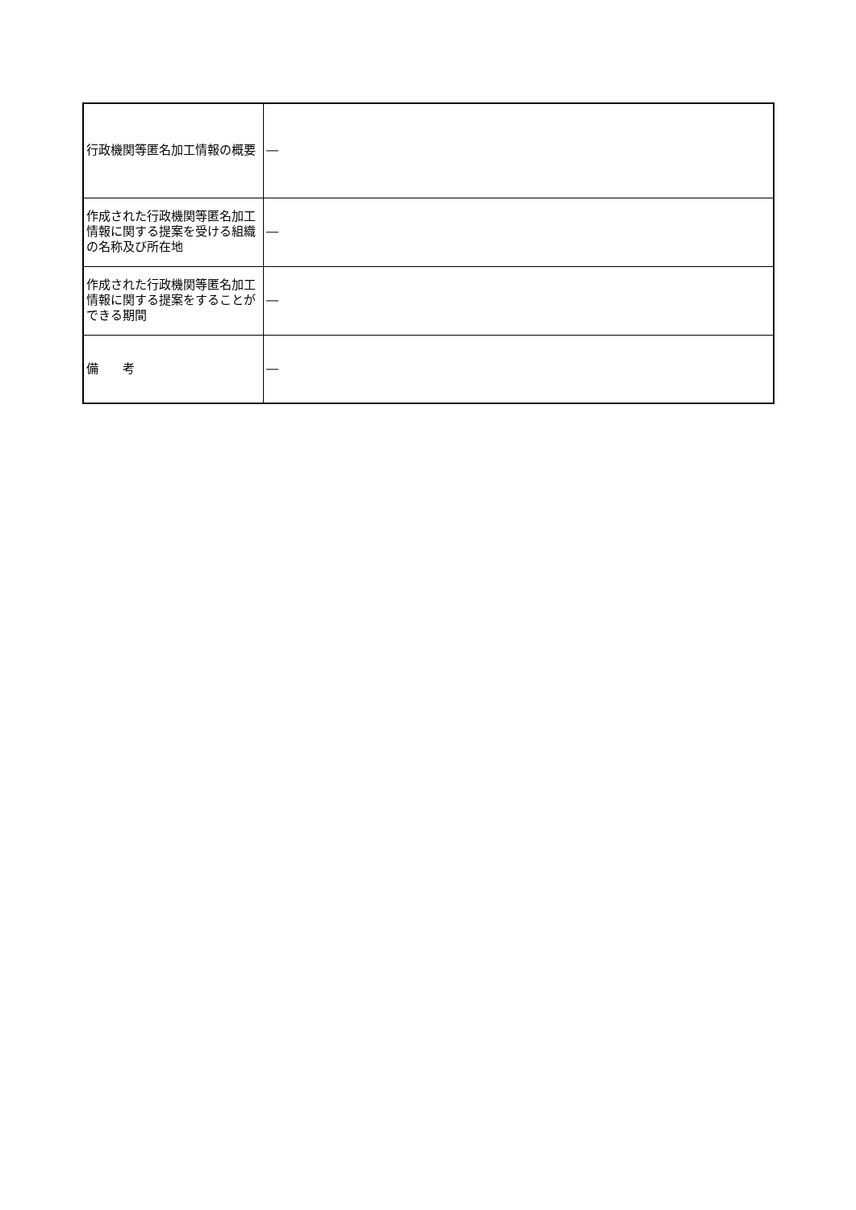| 行政機関等匿名加工情報の概要 | ― |
| 作成された行政機関等匿名加工情報に関する提案を受ける組織の名称及び所在地 | ― |
| 作成された行政機関等匿名加工情報に関する提案をすることができる期間 | ― |
| 備 考 | ― |